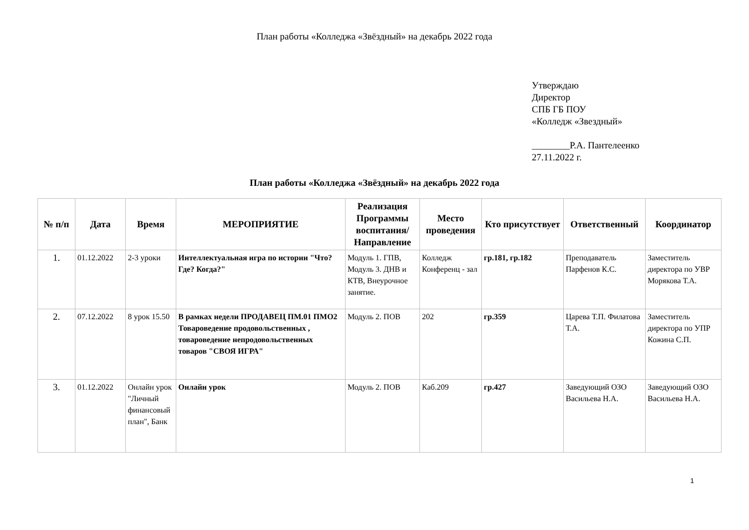План работы «Колледжа «Звёздный» на декабрь 2022 года
Утверждаю
Директор
СПБ ГБ ПОУ
«Колледж «Звездный»
________Р.А. Пантелеенко
27.11.2022 г.
План работы «Колледжа «Звёздный» на декабрь 2022 года
| № п/п | Дата | Время | МЕРОПРИЯТИЕ | Реализация Программы воспитания/ Направление | Место проведения | Кто присутствует | Ответственный | Координатор |
| --- | --- | --- | --- | --- | --- | --- | --- | --- |
| 1. | 01.12.2022 | 2-3 уроки | Интеллектуальная игра по истории "Что? Где? Когда?" | Модуль 1. ГПВ, Модуль 3. ДНВ и КТВ, Внеурочное занятие. | Колледж Конференц - зал | гр.181, гр.182 | Преподаватель Парфенов К.С. | Заместитель директора по УВР Морякова Т.А. |
| 2. | 07.12.2022 | 8 урок 15.50 | В рамках недели ПРОДАВЕЦ ПМ.01 ПМО2 Товароведение продовольственных , товароведение непродовольственных товаров "СВОЯ ИГРА" | Модуль 2. ПОВ | 202 | гр.359 | Царева Т.П. Филатова Т.А. | Заместитель директора по УПР Кожина С.П. |
| 3. | 01.12.2022 | Онлайн урок "Личный финансовый план", Банк | Онлайн урок | Модуль 2. ПОВ | Каб.209 | гр.427 | Заведующий ОЗО Васильева Н.А. | Заведующий ОЗО Васильева Н.А. |
1